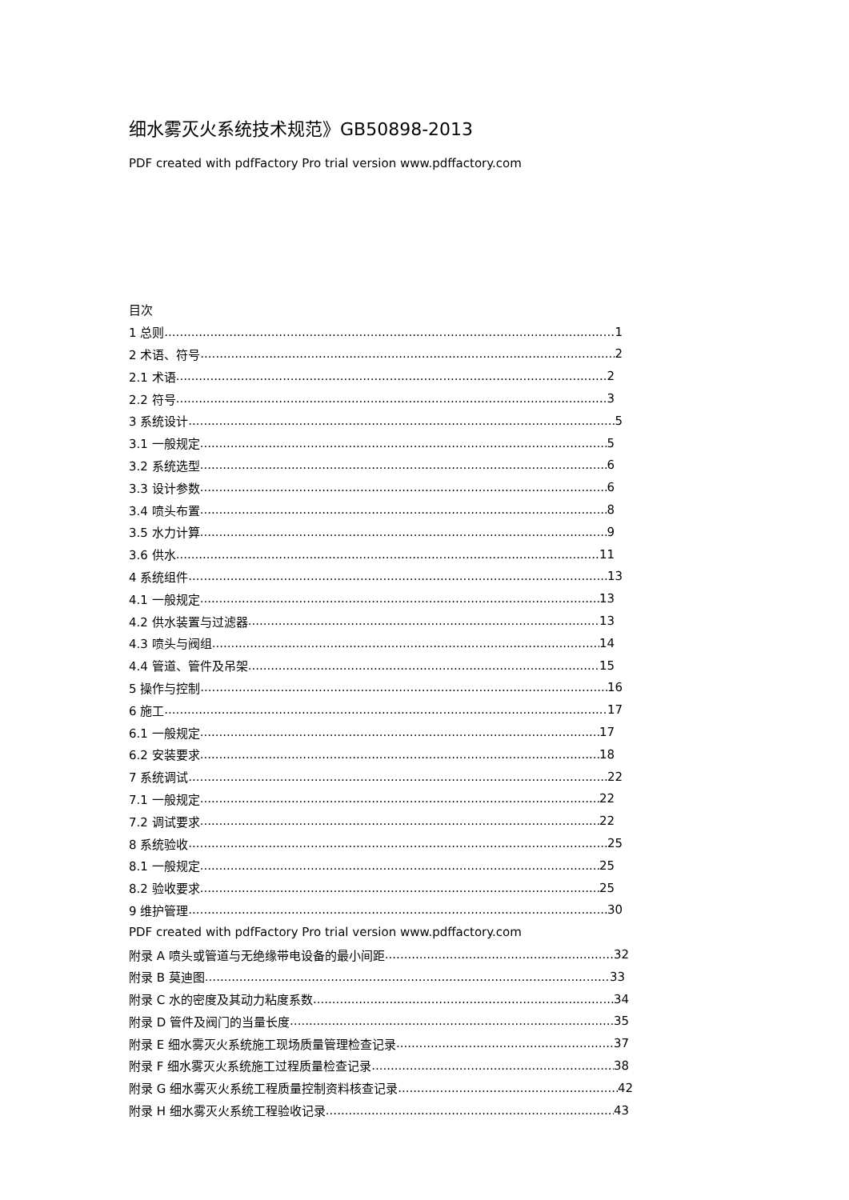细水雾灭火系统技术规范》GB50898-2013
PDF created with pdfFactory Pro trial version www.pdffactory.com
目次
1 总则 1
2 术语、符号 2
2.1 术语 2
2.2 符号 3
3 系统设计 5
3.1 一般规定 5
3.2 系统选型 6
3.3 设计参数 6
3.4 喷头布置 8
3.5 水力计算 9
3.6 供水 11
4 系统组件 13
4.1 一般规定 13
4.2 供水装置与过滤器 13
4.3 喷头与阀组 14
4.4 管道、管件及吊架 15
5 操作与控制 16
6 施工 17
6.1 一般规定 17
6.2 安装要求 18
7 系统调试 22
7.1 一般规定 22
7.2 调试要求 22
8 系统验收 25
8.1 一般规定 25
8.2 验收要求 25
9 维护管理 30
PDF created with pdfFactory Pro trial version www.pdffactory.com
附录 A 喷头或管道与无绝缘带电设备的最小间距 32
附录 B 莫迪图 33
附录 C 水的密度及其动力粘度系数 34
附录 D 管件及阀门的当量长度 35
附录 E 细水雾灭火系统施工现场质量管理检查记录 37
附录 F 细水雾灭火系统施工过程质量检查记录 38
附录 G 细水雾灭火系统工程质量控制资料核查记录 42
附录 H 细水雾灭火系统工程验收记录 43